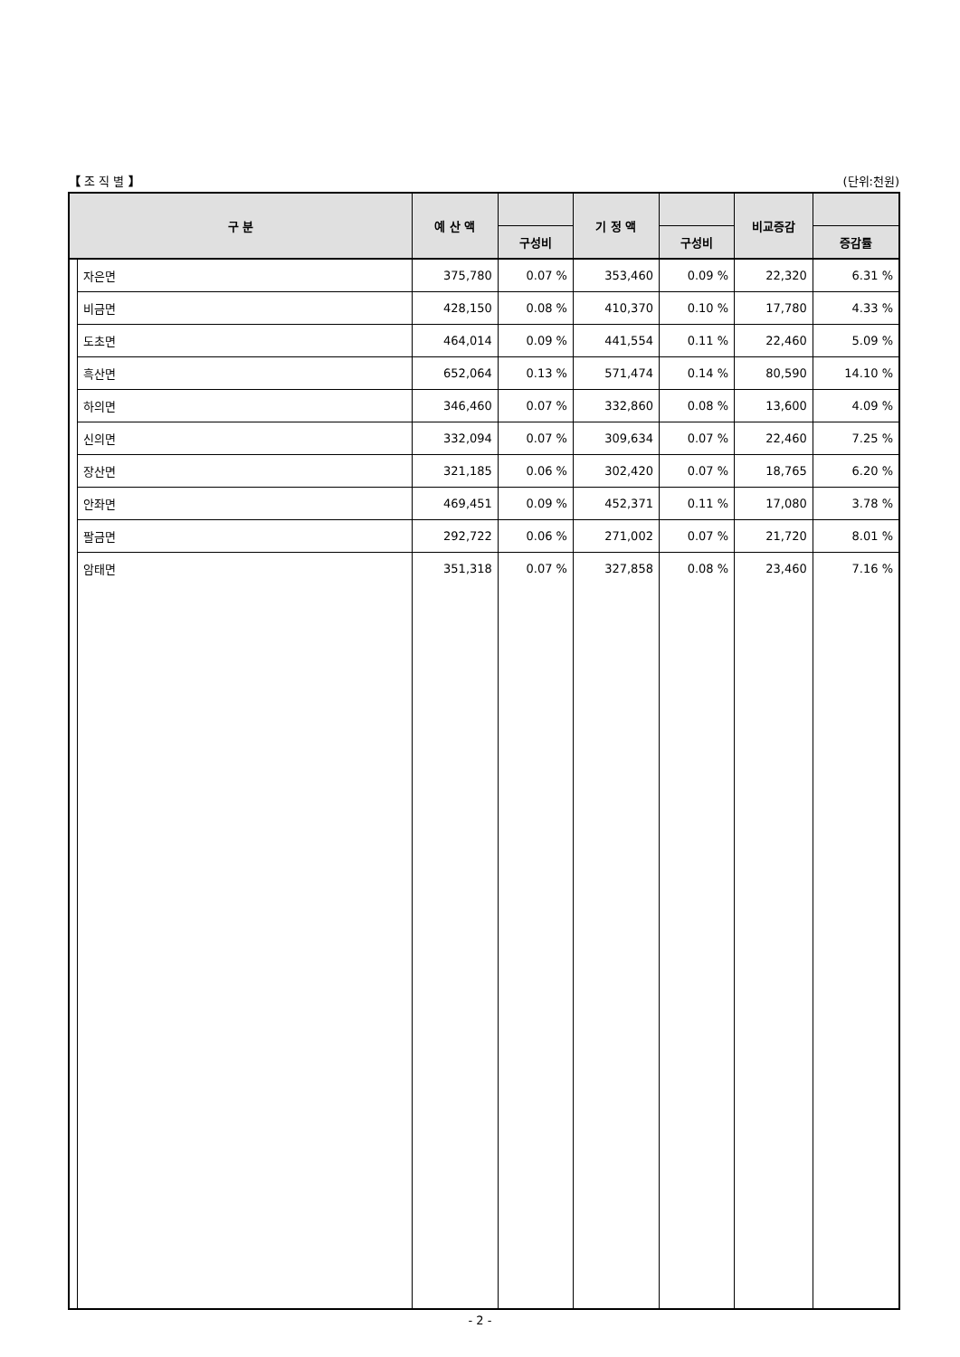【 조 직 별 】 (단위:천원)
| 구 분 | | 예 산 액 | | 기 정 액 | | 비교증감 | |
| --- | --- | --- | --- | --- | --- | --- | --- |
| | | | 구성비 | | 구성비 | | 증감률 |
| | 자은면 | 375,780 | 0.07 % | 353,460 | 0.09 % | 22,320 | 6.31 % |
| | 비금면 | 428,150 | 0.08 % | 410,370 | 0.10 % | 17,780 | 4.33 % |
| | 도초면 | 464,014 | 0.09 % | 441,554 | 0.11 % | 22,460 | 5.09 % |
| | 흑산면 | 652,064 | 0.13 % | 571,474 | 0.14 % | 80,590 | 14.10 % |
| | 하의면 | 346,460 | 0.07 % | 332,860 | 0.08 % | 13,600 | 4.09 % |
| | 신의면 | 332,094 | 0.07 % | 309,634 | 0.07 % | 22,460 | 7.25 % |
| | 장산면 | 321,185 | 0.06 % | 302,420 | 0.07 % | 18,765 | 6.20 % |
| | 안좌면 | 469,451 | 0.09 % | 452,371 | 0.11 % | 17,080 | 3.78 % |
| | 팔금면 | 292,722 | 0.06 % | 271,002 | 0.07 % | 21,720 | 8.01 % |
| | 암태면 | 351,318 | 0.07 % | 327,858 | 0.08 % | 23,460 | 7.16 % |
- 2 -